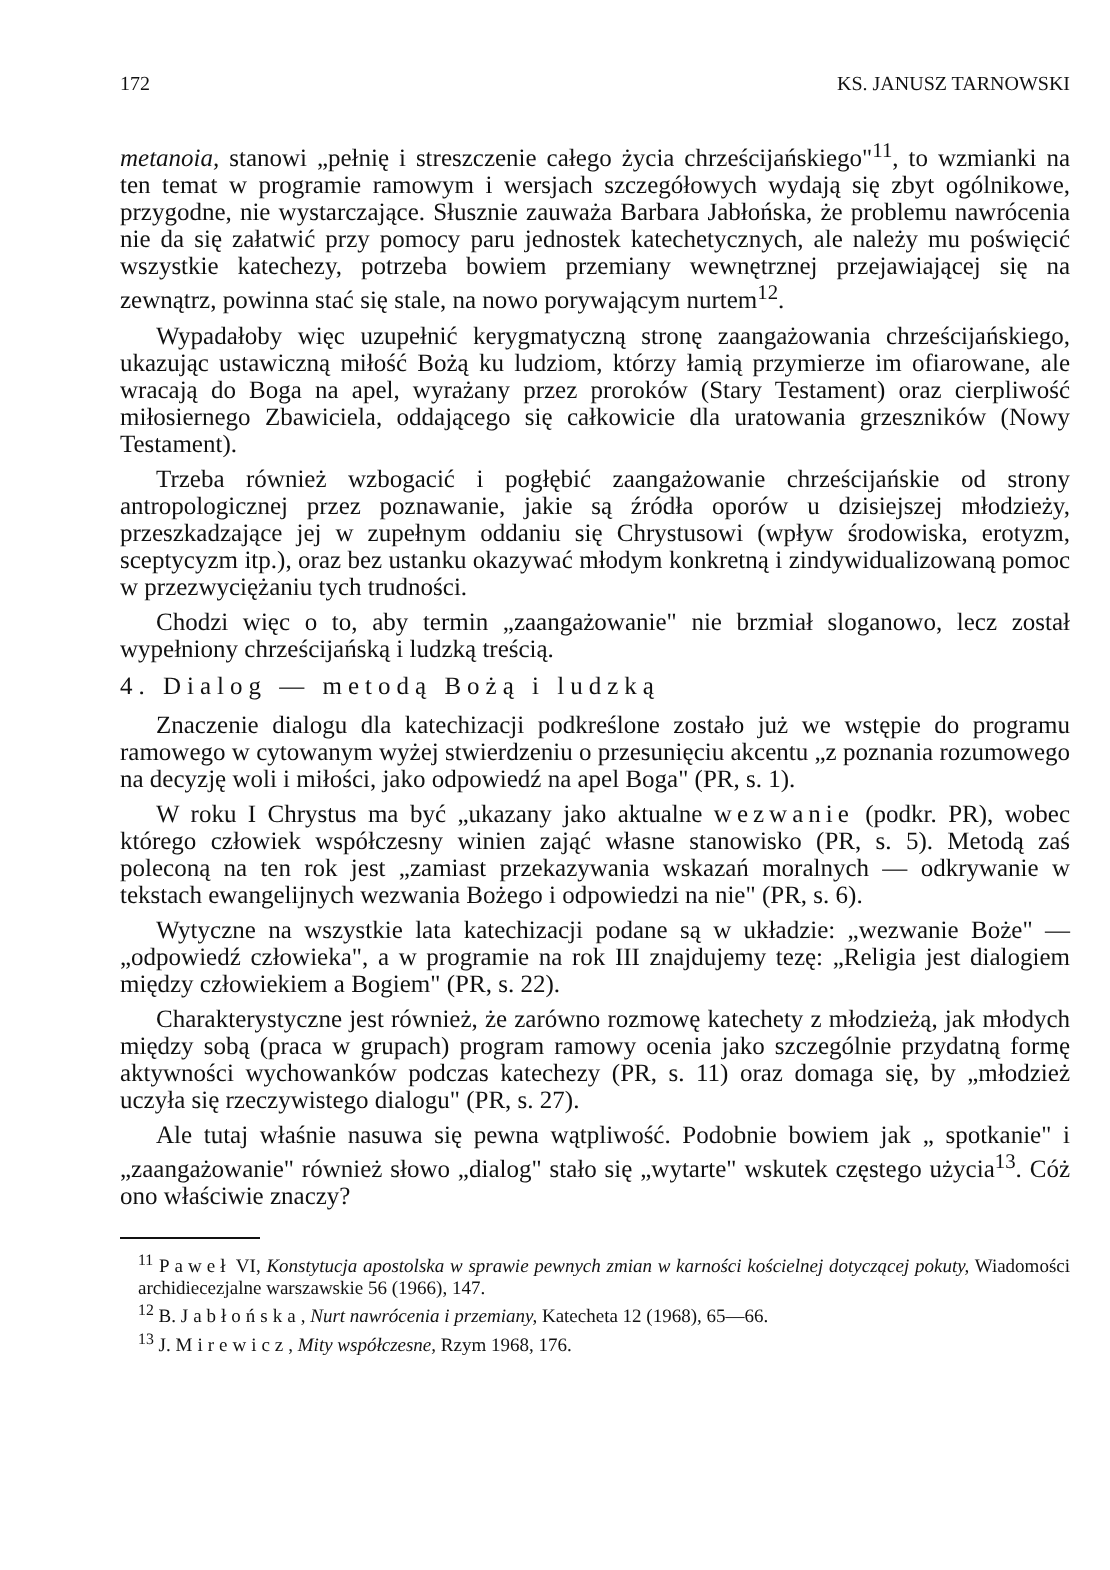172 KS. JANUSZ TARNOWSKI
metanoia, stanowi „pełnię i streszczenie całego życia chrześcijańskiego"<sup>11</sup>, to wzmianki na ten temat w programie ramowym i wersjach szczegółowych wydają się zbyt ogólnikowe, przygodne, nie wystarczające. Słusznie zauważa Barbara Jabłońska, że problemu nawrócenia nie da się załatwić przy pomocy paru jednostek katechetycznych, ale należy mu poświęcić wszystkie katechezy, potrzeba bowiem przemiany wewnętrznej przejawiającej się na zewnątrz, powinna stać się stale, na nowo porywającym nurtem<sup>12</sup>.
Wypadałoby więc uzupełnić kerygmatyczną stronę zaangażowania chrześcijańskiego, ukazując ustawiczną miłość Bożą ku ludziom, którzy łamią przymierze im ofiarowane, ale wracają do Boga na apel, wyrażany przez proroków (Stary Testament) oraz cierpliwość miłosiernego Zbawiciela, oddającego się całkowicie dla uratowania grzeszników (Nowy Testament).
Trzeba również wzbogacić i pogłębić zaangażowanie chrześcijańskie od strony antropologicznej przez poznawanie, jakie są źródła oporów u dzisiejszej młodzieży, przeszkadzające jej w zupełnym oddaniu się Chrystusowi (wpływ środowiska, erotyzm, sceptycyzm itp.), oraz bez ustanku okazywać młodym konkretną i zindywidualizowaną pomoc w przezwyciężaniu tych trudności.
Chodzi więc o to, aby termin „zaangażowanie" nie brzmiał sloganowo, lecz został wypełniony chrześcijańską i ludzką treścią.
4. Dialog — metodą Bożą i ludzką
Znaczenie dialogu dla katechizacji podkreślone zostało już we wstępie do programu ramowego w cytowanym wyżej stwierdzeniu o przesunięciu akcentu „z poznania rozumowego na decyzję woli i miłości, jako odpowiedź na apel Boga" (PR, s. 1).
W roku I Chrystus ma być „ukazany jako aktualne wezwanie (podkr. PR), wobec którego człowiek współczesny winien zająć własne stanowisko (PR, s. 5). Metodą zaś poleconą na ten rok jest „zamiast przekazywania wskazań moralnych — odkrywanie w tekstach ewangelijnych wezwania Bożego i odpowiedzi na nie" (PR, s. 6).
Wytyczne na wszystkie lata katechizacji podane są w układzie: „wezwanie Boże" — „odpowiedź człowieka", a w programie na rok III znajdujemy tezę: „Religia jest dialogiem między człowiekiem a Bogiem" (PR, s. 22).
Charakterystyczne jest również, że zarówno rozmowę katechety z młodzieżą, jak młodych między sobą (praca w grupach) program ramowy ocenia jako szczególnie przydatną formę aktywności wychowanków podczas katechezy (PR, s. 11) oraz domaga się, by „młodzież uczyła się rzeczywistego dialogu" (PR, s. 27).
Ale tutaj właśnie nasuwa się pewna wątpliwość. Podobnie bowiem jak „ spotkanie" i „zaangażowanie" również słowo „dialog" stało się „wytarte" wskutek częstego użycia<sup>13</sup>. Cóż ono właściwie znaczy?
<sup>11</sup> Paweł VI, Konstytucja apostolska w sprawie pewnych zmian w karności kościelnej dotyczącej pokuty, Wiadomości archidiecezjalne warszawskie 56 (1966), 147.
<sup>12</sup> B. Jabłońska, Nurt nawrócenia i przemiany, Katecheta 12 (1968), 65—66.
<sup>13</sup> J. Mirewicz, Mity współczesne, Rzym 1968, 176.